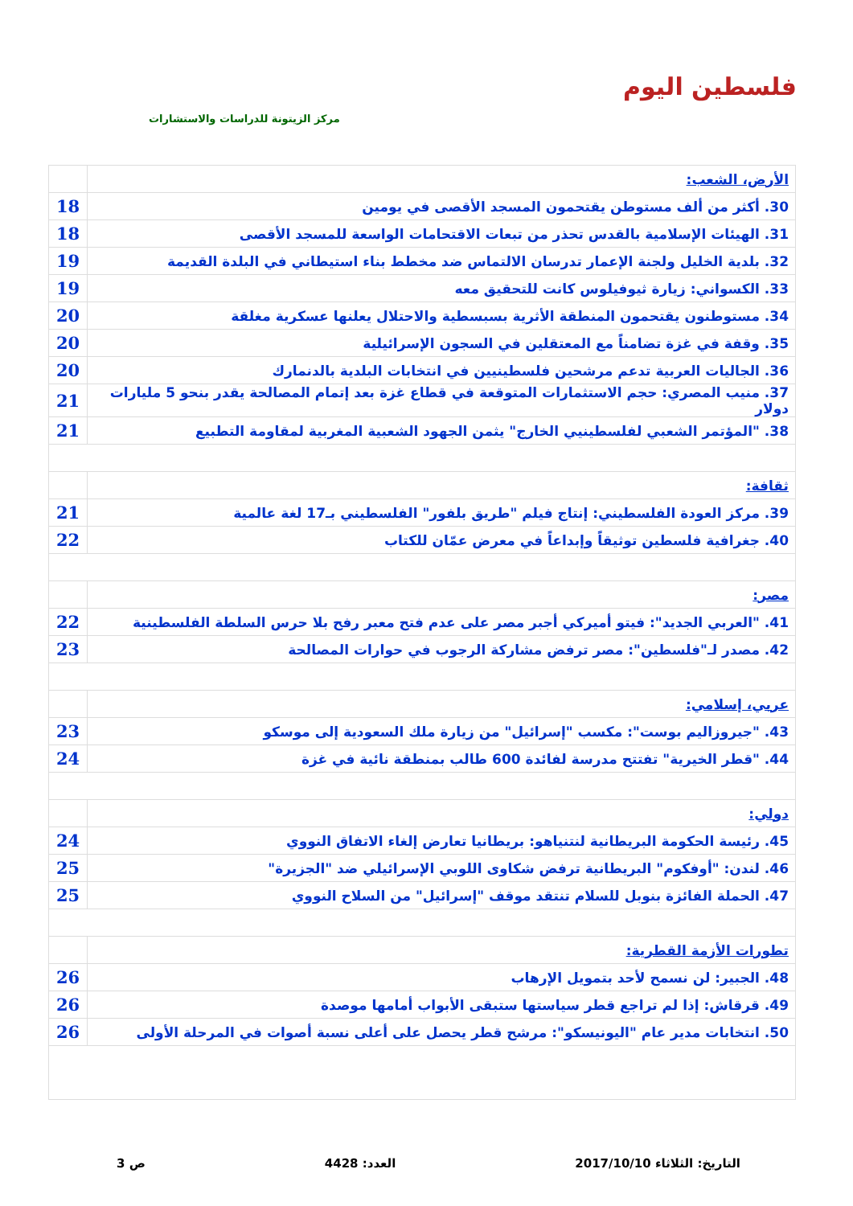فلسطين اليوم
مركز الزيتونة للدراسات والاستشارات
| الأرض، الشعب: | |
| 30. أكثر من ألف مستوطن يقتحمون المسجد الأقصى في يومين | 18 |
| 31. الهيئات الإسلامية بالقدس تحذر من تبعات الاقتحامات الواسعة للمسجد الأقصى | 18 |
| 32. بلدية الخليل ولجنة الإعمار تدرسان الالتماس ضد مخطط بناء استيطاني في البلدة القديمة | 19 |
| 33. الكسواني: زيارة ثيوفيلوس كانت للتحقيق معه | 19 |
| 34. مستوطنون يقتحمون المنطقة الأثرية بسبسطية والاحتلال يعلنها عسكرية مغلقة | 20 |
| 35. وقفة في غزة تضامناً مع المعتقلين في السجون الإسرائيلية | 20 |
| 36. الجاليات العربية تدعم مرشحين فلسطينيين في انتخابات البلدية بالدنمارك | 20 |
| 37. منيب المصري: حجم الاستثمارات المتوقعة في قطاع غزة بعد إتمام المصالحة يقدر بنحو 5 مليارات دولار | 21 |
| 38. "المؤتمر الشعبي لفلسطينيي الخارج" يثمن الجهود الشعبية المغربية لمقاومة التطبيع | 21 |
| ثقافة: | |
| 39. مركز العودة الفلسطيني: إنتاج فيلم "طريق بلفور" الفلسطيني بـ17 لغة عالمية | 21 |
| 40. جغرافية فلسطين توثيقاً وإبداعاً في معرض عمّان للكتاب | 22 |
| مصر: | |
| 41. "العربي الجديد": فيتو أميركي أجبر مصر على عدم فتح معبر رفح بلا حرس السلطة الفلسطينية | 22 |
| 42. مصدر لـ"فلسطين": مصر ترفض مشاركة الرجوب في حوارات المصالحة | 23 |
| عربي، إسلامي: | |
| 43. "جيروزاليم بوست": مكسب "إسرائيل" من زيارة ملك السعودية إلى موسكو | 23 |
| 44. "قطر الخيرية" تفتتح مدرسة لفائدة 600 طالب بمنطقة نائية في غزة | 24 |
| دولي: | |
| 45. رئيسة الحكومة البريطانية لنتنياهو: بريطانيا تعارض إلغاء الاتفاق النووي | 24 |
| 46. لندن: "أوفكوم" البريطانية ترفض شكاوى اللوبي الإسرائيلي ضد "الجزيرة" | 25 |
| 47. الحملة الفائزة بنوبل للسلام تنتقد موقف "إسرائيل" من السلاح النووي | 25 |
| تطورات الأزمة القطرية: | |
| 48. الجبير: لن نسمح لأحد بتمويل الإرهاب | 26 |
| 49. قرقاش: إذا لم تراجع قطر سياستها ستبقى الأبواب أمامها موصدة | 26 |
| 50. انتخابات مدير عام "اليونيسكو": مرشح قطر يحصل على أعلى نسبة أصوات في المرحلة الأولى | 26 |
التاريخ: الثلاثاء 2017/10/10 العدد: 4428 ص 3